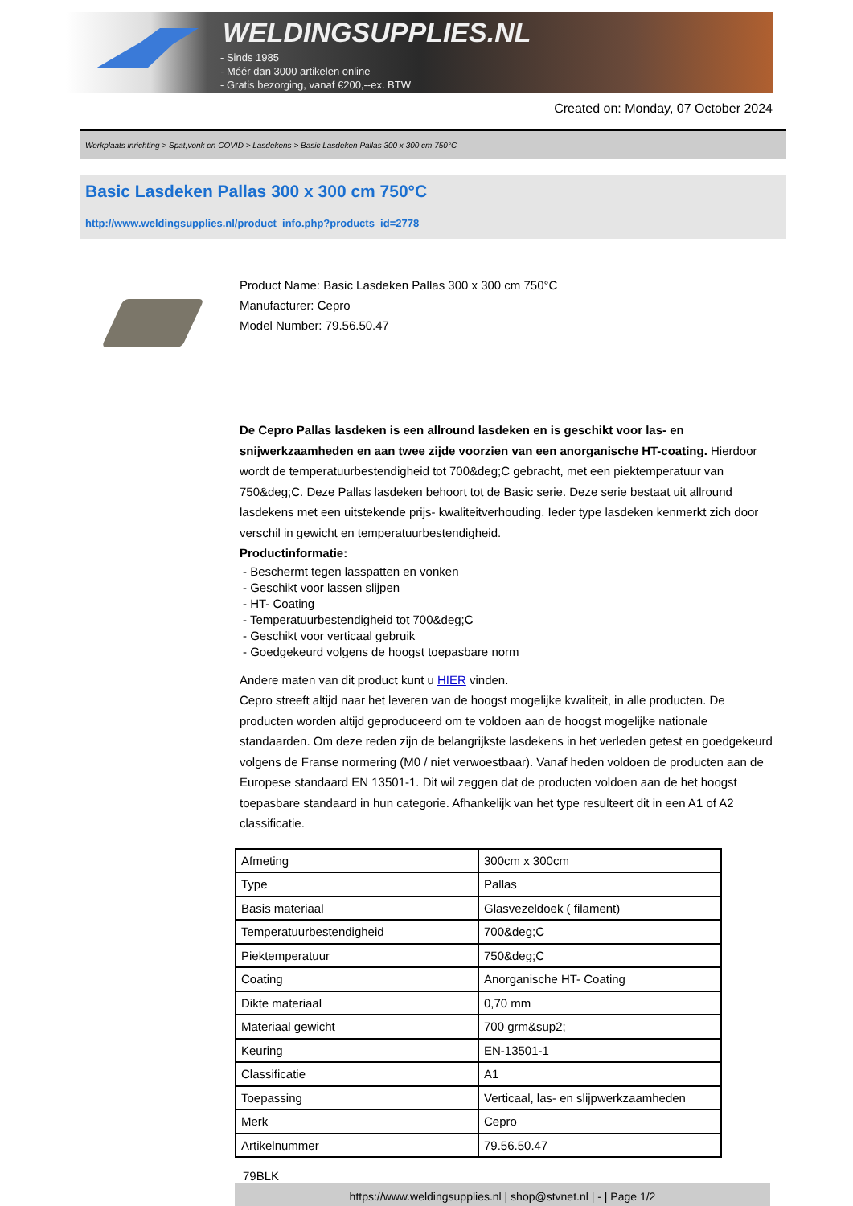WELDINGSUPPLIES.NL
- Sinds 1985
- Méér dan 3000 artikelen online
- Gratis bezorging, vanaf €200,--ex. BTW
Created on: Monday, 07 October 2024
Werkplaats inrichting > Spat,vonk en COVID > Lasdekens > Basic Lasdeken Pallas 300 x 300 cm 750°C
Basic Lasdeken Pallas 300 x 300 cm 750°C
http://www.weldingsupplies.nl/product_info.php?products_id=2778
Product Name: Basic Lasdeken Pallas 300 x 300 cm 750°C
Manufacturer: Cepro
Model Number: 79.56.50.47
De Cepro Pallas lasdeken is een allround lasdeken en is geschikt voor las- en snijwerkzaamheden en aan twee zijde voorzien van een anorganische HT-coating. Hierdoor wordt de temperatuurbestendigheid tot 700&deg;C gebracht, met een piektemperatuur van 750&deg;C. Deze Pallas lasdeken behoort tot de Basic serie. Deze serie bestaat uit allround lasdekens met een uitstekende prijs- kwaliteitverhouding. Ieder type lasdeken kenmerkt zich door verschil in gewicht en temperatuurbestendigheid.
Productinformatie:
- Beschermt tegen lasspatten en vonken
- Geschikt voor lassen slijpen
- HT- Coating
- Temperatuurbestendigheid tot 700&deg;C
- Geschikt voor verticaal gebruik
- Goedgekeurd volgens de hoogst toepasbare norm
Andere maten van dit product kunt u HIER vinden.
Cepro streeft altijd naar het leveren van de hoogst mogelijke kwaliteit, in alle producten. De producten worden altijd geproduceerd om te voldoen aan de hoogst mogelijke nationale standaarden. Om deze reden zijn de belangrijkste lasdekens in het verleden getest en goedgekeurd volgens de Franse normering (M0 / niet verwoestbaar). Vanaf heden voldoen de producten aan de Europese standaard EN 13501-1. Dit wil zeggen dat de producten voldoen aan de het hoogst toepasbare standaard in hun categorie. Afhankelijk van het type resulteert dit in een A1 of A2 classificatie.
| Afmeting | 300cm x 300cm |
| Type | Pallas |
| Basis materiaal | Glasvezeldoek ( filament) |
| Temperatuurbestendigheid | 700&deg;C |
| Piektemperatuur | 750&deg;C |
| Coating | Anorganische HT- Coating |
| Dikte materiaal | 0,70 mm |
| Materiaal gewicht | 700 grm&sup2; |
| Keuring | EN-13501-1 |
| Classificatie | A1 |
| Toepassing | Verticaal, las- en slijpwerkzaamheden |
| Merk | Cepro |
| Artikelnummer | 79.56.50.47 |
79BLK
https://www.weldingsupplies.nl | shop@stvnet.nl | - | Page 1/2